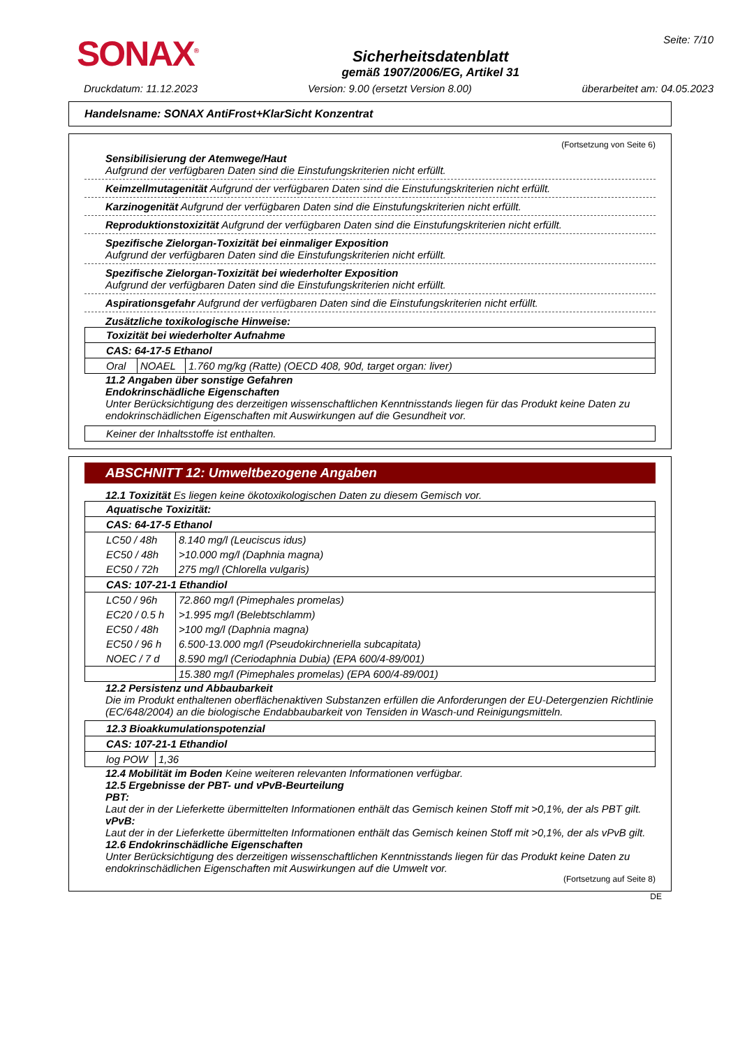SONAX<sup>®</sup>
Sicherheitsdatenblatt
gemäß 1907/2006/EG, Artikel 31
Seite: 7/10
Druckdatum: 11.12.2023 Version: 9.00 (ersetzt Version 8.00) überarbeitet am: 04.05.2023
Handelsname: SONAX AntiFrost+KlarSicht Konzentrat
(Fortsetzung von Seite 6)
Sensibilisierung der Atemwege/Haut
Aufgrund der verfügbaren Daten sind die Einstufungskriterien nicht erfüllt.
Keimzellmutagenität Aufgrund der verfügbaren Daten sind die Einstufungskriterien nicht erfüllt.
Karzinogenität Aufgrund der verfügbaren Daten sind die Einstufungskriterien nicht erfüllt.
Reproduktionstoxizität Aufgrund der verfügbaren Daten sind die Einstufungskriterien nicht erfüllt.
Spezifische Zielorgan-Toxizität bei einmaliger Exposition
Aufgrund der verfügbaren Daten sind die Einstufungskriterien nicht erfüllt.
Spezifische Zielorgan-Toxizität bei wiederholter Exposition
Aufgrund der verfügbaren Daten sind die Einstufungskriterien nicht erfüllt.
Aspirationsgefahr Aufgrund der verfügbaren Daten sind die Einstufungskriterien nicht erfüllt.
Zusätzliche toxikologische Hinweise:
| Toxizität bei wiederholter Aufnahme | | |
| CAS: 64-17-5 Ethanol | | |
| Oral | NOAEL | 1.760 mg/kg (Ratte) (OECD 408, 90d, target organ: liver) |
11.2 Angaben über sonstige Gefahren
Endokrinschädliche Eigenschaften
Unter Berücksichtigung des derzeitigen wissenschaftlichen Kenntnisstands liegen für das Produkt keine Daten zu endokrinschädlichen Eigenschaften mit Auswirkungen auf die Gesundheit vor.
| Keiner der Inhaltsstoffe ist enthalten. |
ABSCHNITT 12: Umweltbezogene Angaben
12.1 Toxizität Es liegen keine ökotoxikologischen Daten zu diesem Gemisch vor.
| Aquatische Toxizität: | |
| CAS: 64-17-5 Ethanol | |
| LC50 / 48h | 8.140 mg/l (Leuciscus idus) |
| EC50 / 48h | >10.000 mg/l (Daphnia magna) |
| EC50 / 72h | 275 mg/l (Chlorella vulgaris) |
| CAS: 107-21-1 Ethandiol | |
| LC50 / 96h | 72.860 mg/l (Pimephales promelas) |
| EC20 / 0.5 h | >1.995 mg/l (Belebtschlamm) |
| EC50 / 48h | >100 mg/l (Daphnia magna) |
| EC50 / 96 h | 6.500-13.000 mg/l (Pseudokirchneriella subcapitata) |
| NOEC / 7 d | 8.590 mg/l (Ceriodaphnia Dubia) (EPA 600/4-89/001) |
| | 15.380 mg/l (Pimephales promelas) (EPA 600/4-89/001) |
12.2 Persistenz und Abbaubarkeit
Die im Produkt enthaltenen oberflächenaktiven Substanzen erfüllen die Anforderungen der EU-Detergenzien Richtlinie (EC/648/2004) an die biologische Endabbaubarkeit von Tensiden in Wasch-und Reinigungsmitteln.
| 12.3 Bioakkumulationspotenzial | |
| CAS: 107-21-1 Ethandiol | |
| log POW | 1,36 |
12.4 Mobilität im Boden Keine weiteren relevanten Informationen verfügbar.
12.5 Ergebnisse der PBT- und vPvB-Beurteilung
PBT:
Laut der in der Lieferkette übermittelten Informationen enthält das Gemisch keinen Stoff mit >0,1%, der als PBT gilt.
vPvB:
Laut der in der Lieferkette übermittelten Informationen enthält das Gemisch keinen Stoff mit >0,1%, der als vPvB gilt.
12.6 Endokrinschädliche Eigenschaften
Unter Berücksichtigung des derzeitigen wissenschaftlichen Kenntnisstands liegen für das Produkt keine Daten zu endokrinschädlichen Eigenschaften mit Auswirkungen auf die Umwelt vor.
(Fortsetzung auf Seite 8)
DE